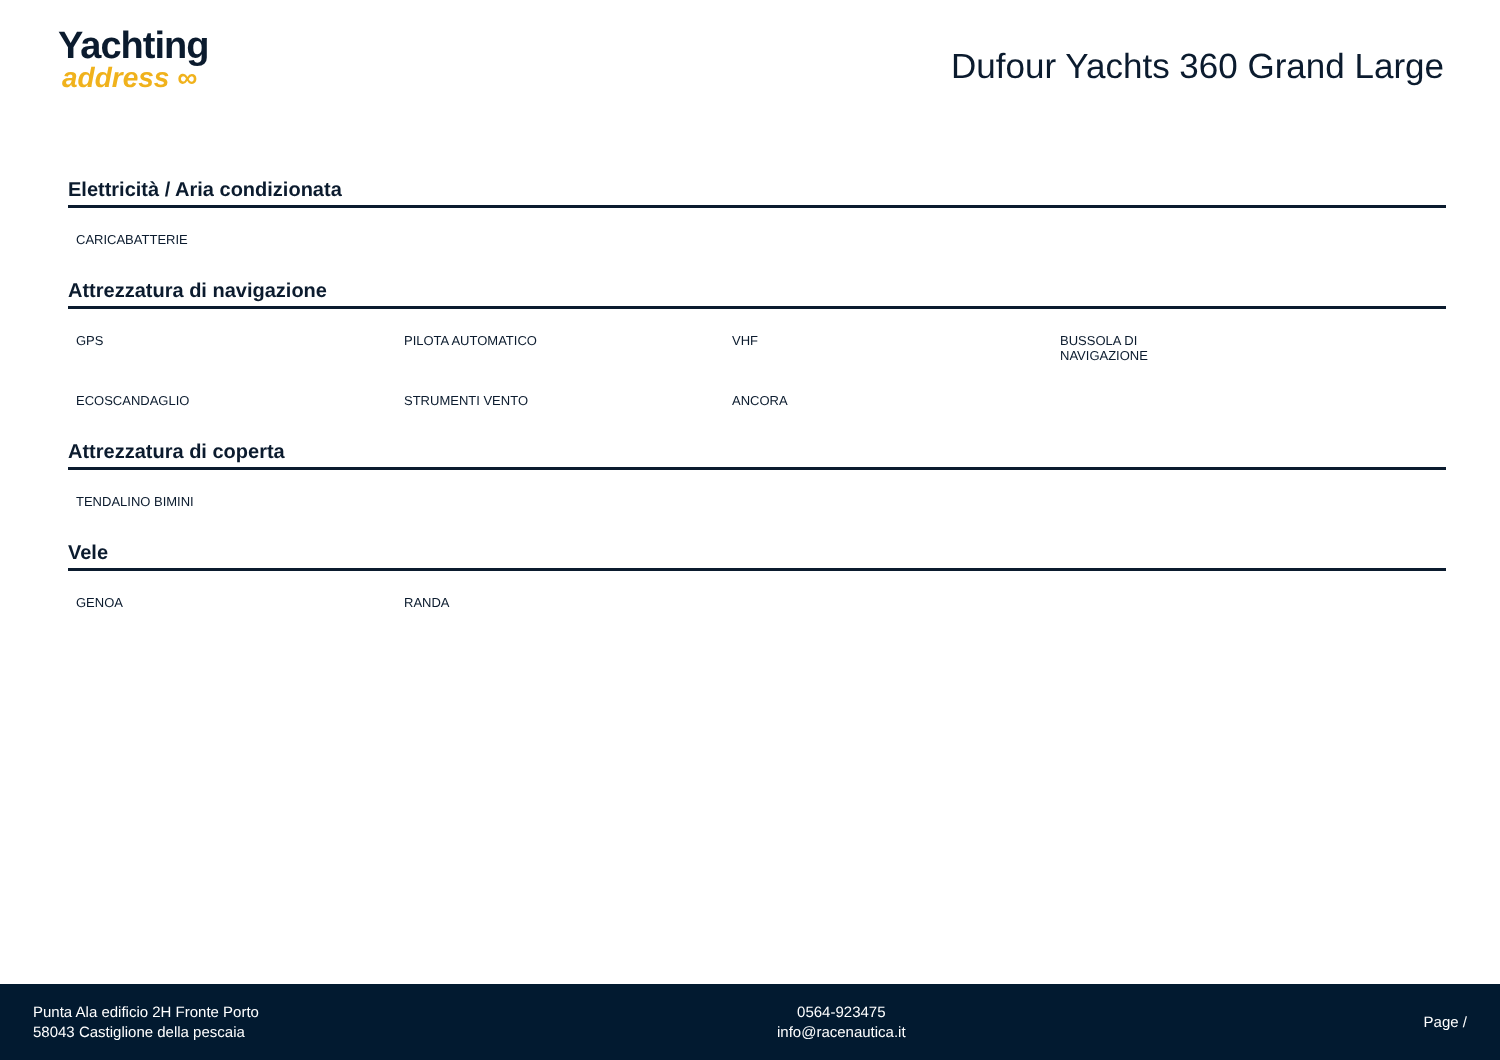Yachting
address ∞
Dufour Yachts 360 Grand Large
Elettricità / Aria condizionata
CARICABATTERIE
Attrezzatura di navigazione
GPS
PILOTA AUTOMATICO
VHF
BUSSOLA DI
NAVIGAZIONE
ECOSCANDAGLIO
STRUMENTI VENTO
ANCORA
Attrezzatura di coperta
TENDALINO BIMINI
Vele
GENOA
RANDA
Punta Ala edificio 2H Fronte Porto
58043 Castiglione della pescaia
0564-923475
info@racenautica.it
Page /